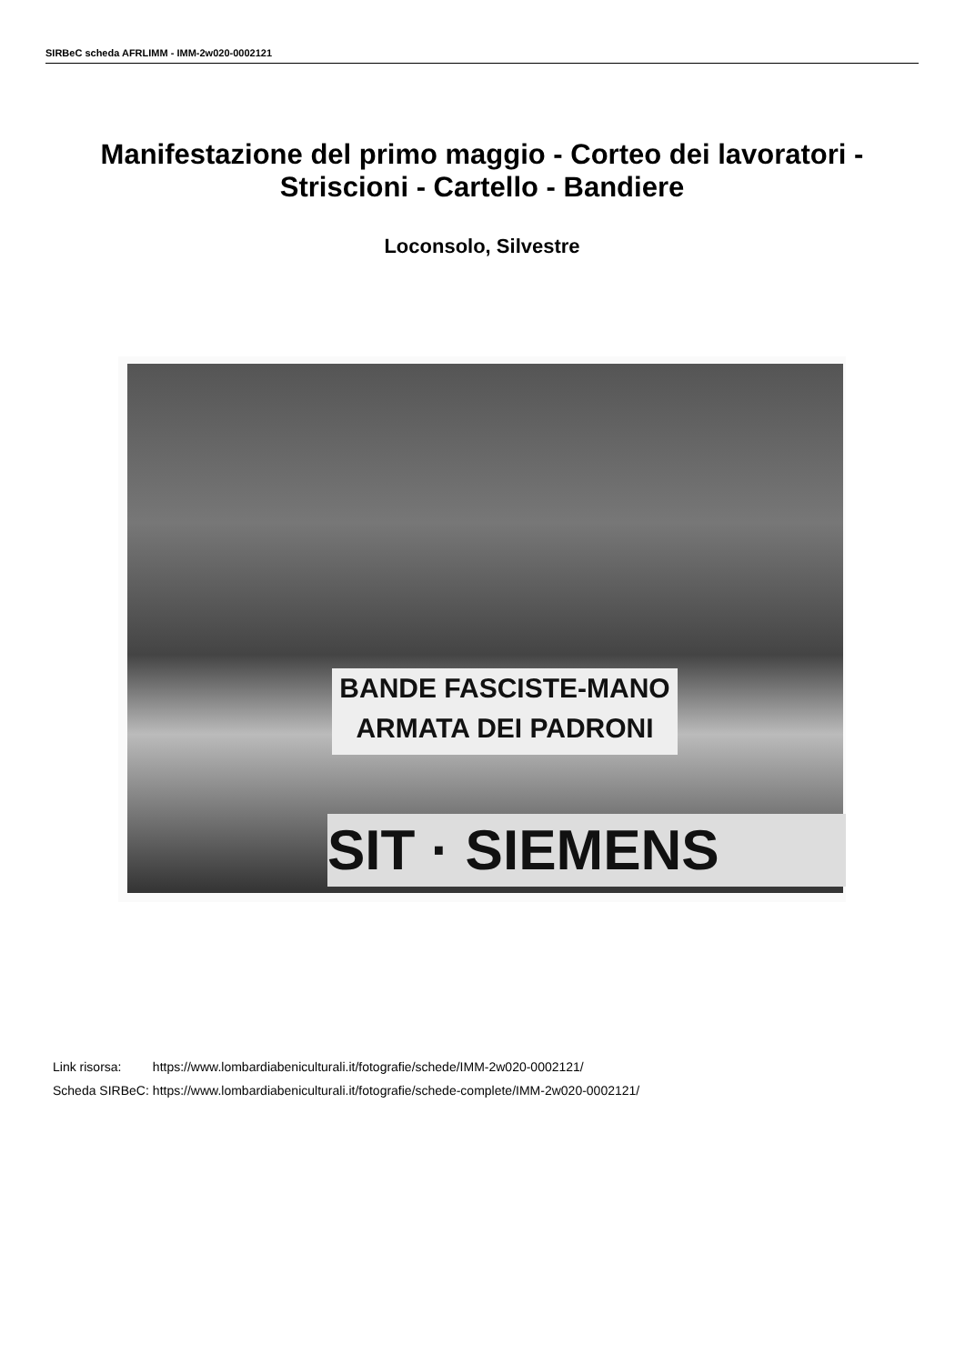SIRBeC scheda AFRLIMM - IMM-2w020-0002121
Manifestazione del primo maggio - Corteo dei lavoratori - Striscioni - Cartello - Bandiere
Loconsolo, Silvestre
BANDE FASCISTE-MANO ARMATA DEI PADRONI
SIT · SIEMENS
| Link risorsa: | https://www.lombardiabeniculturali.it/fotografie/schede/IMM-2w020-0002121/ |
| Scheda SIRBeC: | https://www.lombardiabeniculturali.it/fotografie/schede-complete/IMM-2w020-0002121/ |